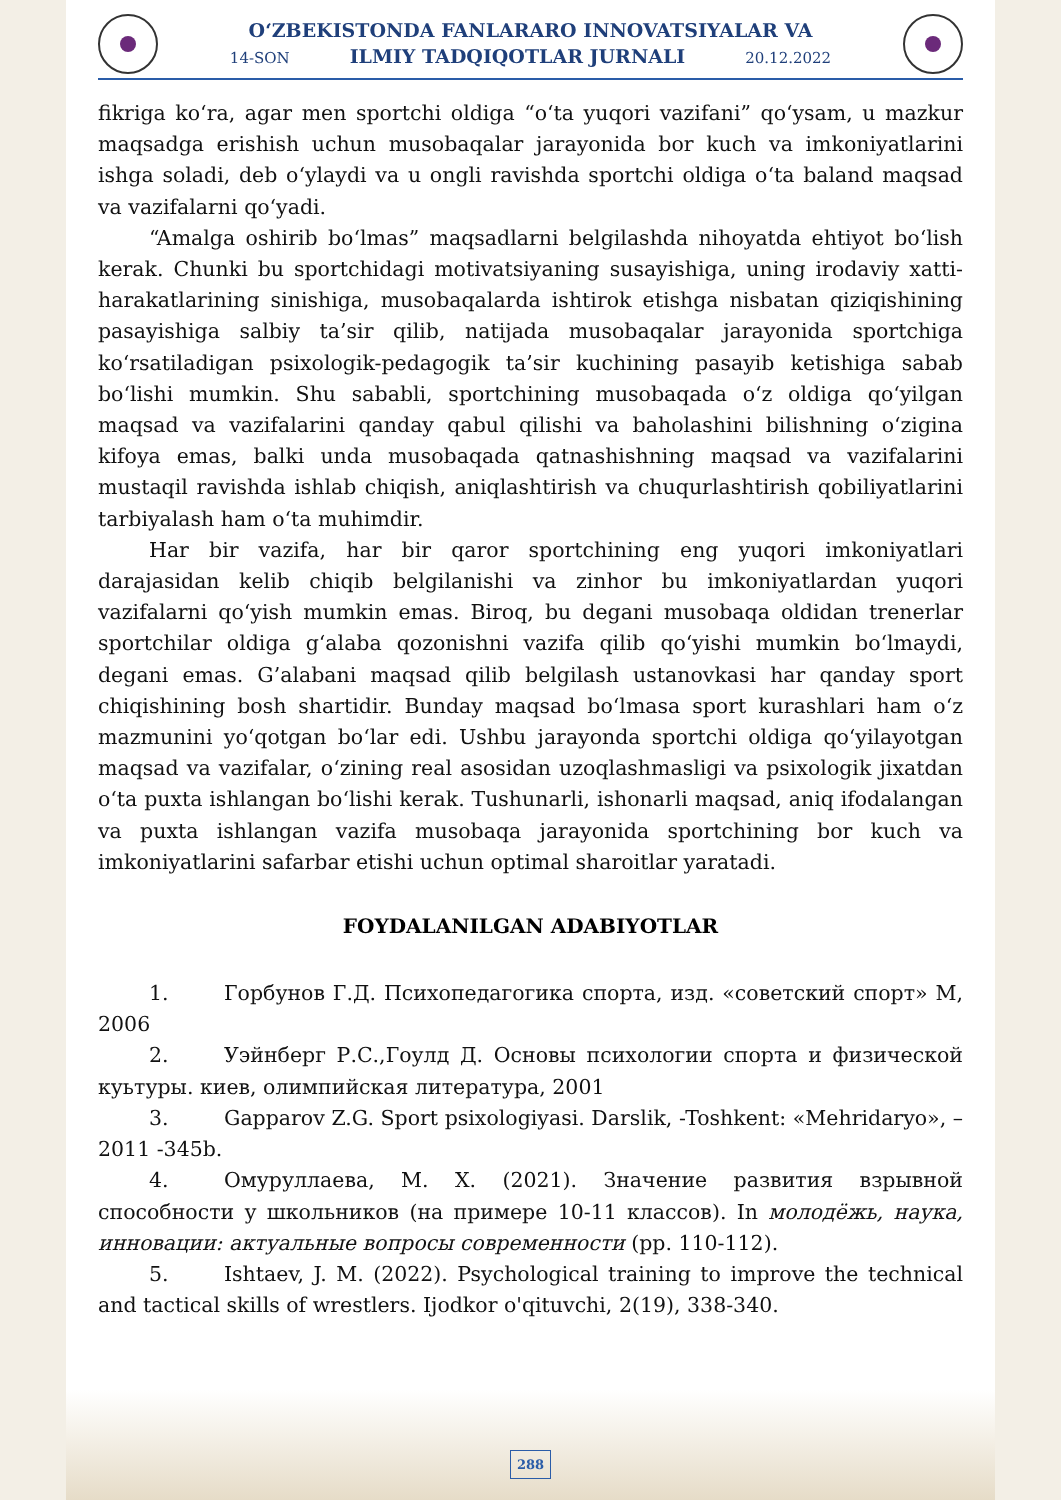O‘ZBEKISTONDA FANLARARO INNOVATSIYALAR VA
14-SON ILMIY TADQIQOTLAR JURNALI 20.12.2022
fikriga ko‘ra, agar men sportchi oldiga “o‘ta yuqori vazifani” qo‘ysam, u mazkur maqsadga erishish uchun musobaqalar jarayonida bor kuch va imkoniyatlarini ishga soladi, deb o‘ylaydi va u ongli ravishda sportchi oldiga o‘ta baland maqsad va vazifalarni qo‘yadi.
“Amalga oshirib bo‘lmas” maqsadlarni belgilashda nihoyatda ehtiyot bo‘lish kerak. Chunki bu sportchidagi motivatsiyaning susayishiga, uning irodaviy xatti-harakatlarining sinishiga, musobaqalarda ishtirok etishga nisbatan qiziqishining pasayishiga salbiy ta’sir qilib, natijada musobaqalar jarayonida sportchiga ko‘rsatiladigan psixologik-pedagogik ta’sir kuchining pasayib ketishiga sabab bo‘lishi mumkin. Shu sababli, sportchining musobaqada o‘z oldiga qo‘yilgan maqsad va vazifalarini qanday qabul qilishi va baholashini bilishning o‘zigina kifoya emas, balki unda musobaqada qatnashishning maqsad va vazifalarini mustaqil ravishda ishlab chiqish, aniqlashtirish va chuqurlashtirish qobiliyatlarini tarbiyalash ham o‘ta muhimdir.
Har bir vazifa, har bir qaror sportchining eng yuqori imkoniyatlari darajasidan kelib chiqib belgilanishi va zinhor bu imkoniyatlardan yuqori vazifalarni qo‘yish mumkin emas. Biroq, bu degani musobaqa oldidan trenerlar sportchilar oldiga g‘alaba qozonishni vazifa qilib qo‘yishi mumkin bo‘lmaydi, degani emas. G’alabani maqsad qilib belgilash ustanovkasi har qanday sport chiqishining bosh shartidir. Bunday maqsad bo‘lmasa sport kurashlari ham o‘z mazmunini yo‘qotgan bo‘lar edi. Ushbu jarayonda sportchi oldiga qo‘yilayotgan maqsad va vazifalar, o‘zining real asosidan uzoqlashmasligi va psixologik jixatdan o‘ta puxta ishlangan bo‘lishi kerak. Tushunarli, ishonarli maqsad, aniq ifodalangan va puxta ishlangan vazifa musobaqa jarayonida sportchining bor kuch va imkoniyatlarini safarbar etishi uchun optimal sharoitlar yaratadi.
FOYDALANILGAN ADABIYOTLAR
1. Горбунов Г.Д. Психопедагогика спорта, изд. «советский спорт» М, 2006
2. Уэйнберг Р.С.,Гоулд Д. Основы психологии спорта и физической куьтуры. киев, олимпийская литература, 2001
3. Gapparov Z.G. Sport psixologiyasi. Darslik, -Toshkent: «Mehridaryo», – 2011 -345b.
4. Омуруллаева, М. Х. (2021). Значение развития взрывной способности у школьников (на примере 10-11 классов). In молодёжь, наука, инновации: актуальные вопросы современности (pp. 110-112).
5. Ishtaev, J. M. (2022). Psychological training to improve the technical and tactical skills of wrestlers. Ijodkor o'qituvchi, 2(19), 338-340.
288